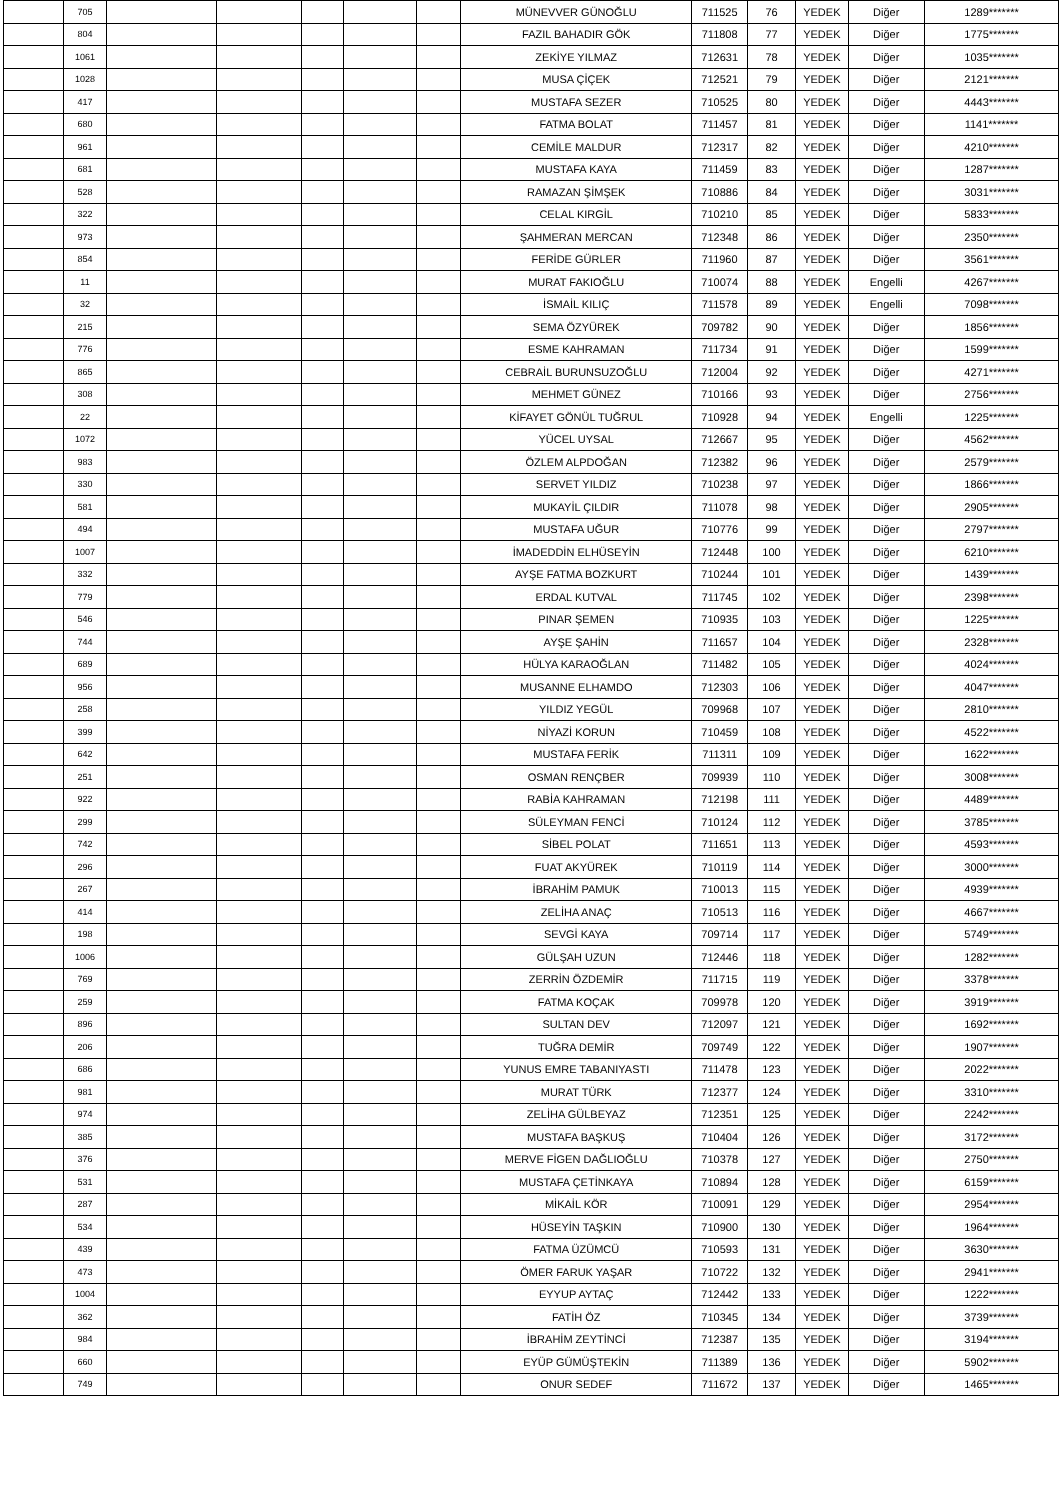| | 705 | | | | | | MÜNEVVER GÜNOĞLU | 711525 | 76 | YEDEK | Diğer | 1289******* |
| | 804 | | | | | | FAZIL BAHADIR GÖK | 711808 | 77 | YEDEK | Diğer | 1775******* |
| | 1061 | | | | | | ZEKİYE YILMAZ | 712631 | 78 | YEDEK | Diğer | 1035******* |
| | 1028 | | | | | | MUSA ÇİÇEK | 712521 | 79 | YEDEK | Diğer | 2121******* |
| | 417 | | | | | | MUSTAFA SEZER | 710525 | 80 | YEDEK | Diğer | 4443******* |
| | 680 | | | | | | FATMA BOLAT | 711457 | 81 | YEDEK | Diğer | 1141******* |
| | 961 | | | | | | CEMİLE MALDUR | 712317 | 82 | YEDEK | Diğer | 4210******* |
| | 681 | | | | | | MUSTAFA KAYA | 711459 | 83 | YEDEK | Diğer | 1287******* |
| | 528 | | | | | | RAMAZAN ŞİMŞEK | 710886 | 84 | YEDEK | Diğer | 3031******* |
| | 322 | | | | | | CELAL KIRGİL | 710210 | 85 | YEDEK | Diğer | 5833******* |
| | 973 | | | | | | ŞAHMERAN MERCAN | 712348 | 86 | YEDEK | Diğer | 2350******* |
| | 854 | | | | | | FERİDE GÜRLER | 711960 | 87 | YEDEK | Diğer | 3561******* |
| | 11 | | | | | | MURAT FAKIOĞLU | 710074 | 88 | YEDEK | Engelli | 4267******* |
| | 32 | | | | | | İSMAİL KILIÇ | 711578 | 89 | YEDEK | Engelli | 7098******* |
| | 215 | | | | | | SEMA ÖZYÜREK | 709782 | 90 | YEDEK | Diğer | 1856******* |
| | 776 | | | | | | ESME KAHRAMAN | 711734 | 91 | YEDEK | Diğer | 1599******* |
| | 865 | | | | | | CEBRAİL BURUNSUZOĞLU | 712004 | 92 | YEDEK | Diğer | 4271******* |
| | 308 | | | | | | MEHMET GÜNEZ | 710166 | 93 | YEDEK | Diğer | 2756******* |
| | 22 | | | | | | KİFAYET GÖNÜL TUĞRUL | 710928 | 94 | YEDEK | Engelli | 1225******* |
| | 1072 | | | | | | YÜCEL UYSAL | 712667 | 95 | YEDEK | Diğer | 4562******* |
| | 983 | | | | | | ÖZLEM ALPDOĞAN | 712382 | 96 | YEDEK | Diğer | 2579******* |
| | 330 | | | | | | SERVET YILDIZ | 710238 | 97 | YEDEK | Diğer | 1866******* |
| | 581 | | | | | | MUKAYİL ÇILDIR | 711078 | 98 | YEDEK | Diğer | 2905******* |
| | 494 | | | | | | MUSTAFA UĞUR | 710776 | 99 | YEDEK | Diğer | 2797******* |
| | 1007 | | | | | | İMADEDDİN ELHÜSEYİN | 712448 | 100 | YEDEK | Diğer | 6210******* |
| | 332 | | | | | | AYŞE FATMA BOZKURT | 710244 | 101 | YEDEK | Diğer | 1439******* |
| | 779 | | | | | | ERDAL KUTVAL | 711745 | 102 | YEDEK | Diğer | 2398******* |
| | 546 | | | | | | PINAR ŞEMEN | 710935 | 103 | YEDEK | Diğer | 1225******* |
| | 744 | | | | | | AYŞE ŞAHİN | 711657 | 104 | YEDEK | Diğer | 2328******* |
| | 689 | | | | | | HÜLYA KARAOĞLAN | 711482 | 105 | YEDEK | Diğer | 4024******* |
| | 956 | | | | | | MUSANNE ELHAMDO | 712303 | 106 | YEDEK | Diğer | 4047******* |
| | 258 | | | | | | YILDIZ YEGÜL | 709968 | 107 | YEDEK | Diğer | 2810******* |
| | 399 | | | | | | NİYAZİ KORUN | 710459 | 108 | YEDEK | Diğer | 4522******* |
| | 642 | | | | | | MUSTAFA FERİK | 711311 | 109 | YEDEK | Diğer | 1622******* |
| | 251 | | | | | | OSMAN RENÇBER | 709939 | 110 | YEDEK | Diğer | 3008******* |
| | 922 | | | | | | RABİA KAHRAMAN | 712198 | 111 | YEDEK | Diğer | 4489******* |
| | 299 | | | | | | SÜLEYMAN FENCİ | 710124 | 112 | YEDEK | Diğer | 3785******* |
| | 742 | | | | | | SİBEL POLAT | 711651 | 113 | YEDEK | Diğer | 4593******* |
| | 296 | | | | | | FUAT AKYÜREK | 710119 | 114 | YEDEK | Diğer | 3000******* |
| | 267 | | | | | | İBRAHİM PAMUK | 710013 | 115 | YEDEK | Diğer | 4939******* |
| | 414 | | | | | | ZELİHA ANAÇ | 710513 | 116 | YEDEK | Diğer | 4667******* |
| | 198 | | | | | | SEVGİ KAYA | 709714 | 117 | YEDEK | Diğer | 5749******* |
| | 1006 | | | | | | GÜLŞAH UZUN | 712446 | 118 | YEDEK | Diğer | 1282******* |
| | 769 | | | | | | ZERRİN ÖZDEMİR | 711715 | 119 | YEDEK | Diğer | 3378******* |
| | 259 | | | | | | FATMA KOÇAK | 709978 | 120 | YEDEK | Diğer | 3919******* |
| | 896 | | | | | | SULTAN DEV | 712097 | 121 | YEDEK | Diğer | 1692******* |
| | 206 | | | | | | TUĞRA DEMİR | 709749 | 122 | YEDEK | Diğer | 1907******* |
| | 686 | | | | | | YUNUS EMRE TABANIYASTI | 711478 | 123 | YEDEK | Diğer | 2022******* |
| | 981 | | | | | | MURAT TÜRK | 712377 | 124 | YEDEK | Diğer | 3310******* |
| | 974 | | | | | | ZELİHA GÜLBEYAZ | 712351 | 125 | YEDEK | Diğer | 2242******* |
| | 385 | | | | | | MUSTAFA BAŞKUŞ | 710404 | 126 | YEDEK | Diğer | 3172******* |
| | 376 | | | | | | MERVE FİGEN DAĞLIOĞLU | 710378 | 127 | YEDEK | Diğer | 2750******* |
| | 531 | | | | | | MUSTAFA ÇETİNKAYA | 710894 | 128 | YEDEK | Diğer | 6159******* |
| | 287 | | | | | | MİKAİL KÖR | 710091 | 129 | YEDEK | Diğer | 2954******* |
| | 534 | | | | | | HÜSEYİN TAŞKIN | 710900 | 130 | YEDEK | Diğer | 1964******* |
| | 439 | | | | | | FATMA ÜZÜMCÜ | 710593 | 131 | YEDEK | Diğer | 3630******* |
| | 473 | | | | | | ÖMER FARUK YAŞAR | 710722 | 132 | YEDEK | Diğer | 2941******* |
| | 1004 | | | | | | EYYUP AYTAÇ | 712442 | 133 | YEDEK | Diğer | 1222******* |
| | 362 | | | | | | FATİH ÖZ | 710345 | 134 | YEDEK | Diğer | 3739******* |
| | 984 | | | | | | İBRAHİM ZEYTİNCİ | 712387 | 135 | YEDEK | Diğer | 3194******* |
| | 660 | | | | | | EYÜP GÜMÜŞTEKİN | 711389 | 136 | YEDEK | Diğer | 5902******* |
| | 749 | | | | | | ONUR SEDEF | 711672 | 137 | YEDEK | Diğer | 1465******* |